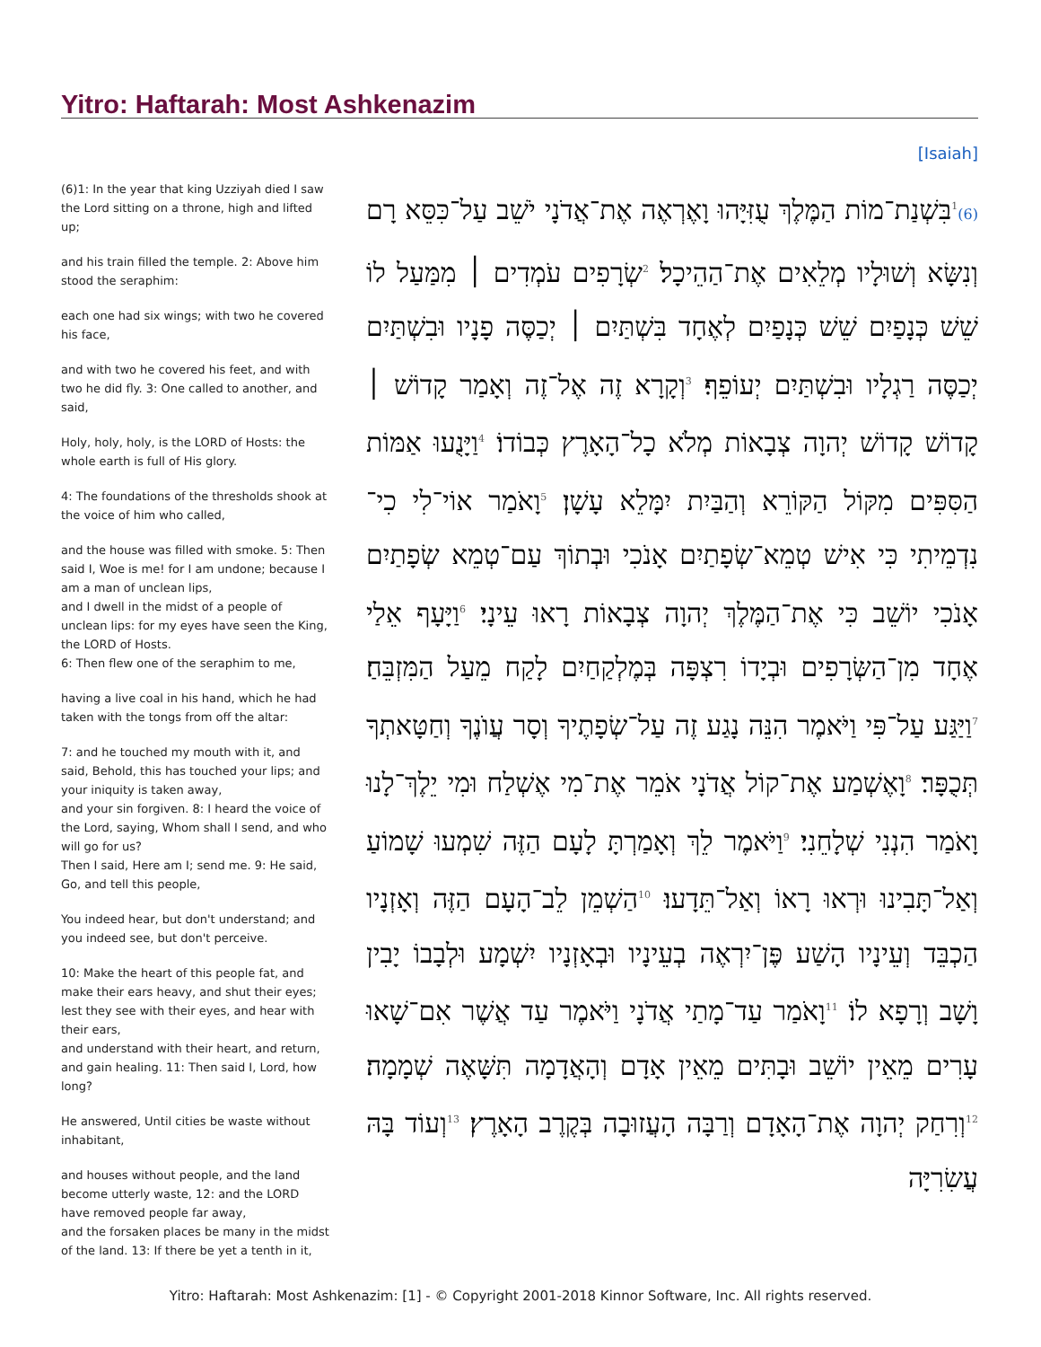Yitro: Haftarah: Most Ashkenazim
[Isaiah]
(6)1: In the year that king Uzziyah died I saw the Lord sitting on a throne, high and lifted up;
and his train filled the temple. 2: Above him stood the seraphim:
each one had six wings; with two he covered his face,
and with two he covered his feet, and with two he did fly. 3: One called to another, and said,
Holy, holy, holy, is the LORD of Hosts: the whole earth is full of His glory.
4: The foundations of the thresholds shook at the voice of him who called,
and the house was filled with smoke. 5: Then said I, Woe is me! for I am undone; because I am a man of unclean lips,
and I dwell in the midst of a people of unclean lips: for my eyes have seen the King, the LORD of Hosts.
6: Then flew one of the seraphim to me,
having a live coal in his hand, which he had taken with the tongs from off the altar:
7: and he touched my mouth with it, and said, Behold, this has touched your lips; and your iniquity is taken away,
and your sin forgiven. 8: I heard the voice of the Lord, saying, Whom shall I send, and who will go for us?
Then I said, Here am I; send me. 9: He said, Go, and tell this people,
You indeed hear, but don't understand; and you indeed see, but don't perceive.
10: Make the heart of this people fat, and make their ears heavy, and shut their eyes; lest they see with their eyes, and hear with their ears,
and understand with their heart, and return, and gain healing. 11: Then said I, Lord, how long?
He answered, Until cities be waste without inhabitant,
and houses without people, and the land become utterly waste, 12: and the LORD have removed people far away,
and the forsaken places be many in the midst of the land. 13: If there be yet a tenth in it,
(6)<sup>1</sup>בִּשְׁנַת־מוֹת הַמֶּלֶךְ עֻזִּיָּהוּ וָאֶרְאֶה אֶת־אֲדֹנָי יֹשֵׁב עַל־כִּסֵּא רָם וְנִשָּׂא וְשׁוּלָיו מְלֵאִים אֶת־הַהֵיכָל׃ <sup>2</sup>שְׂרָפִים עֹמְדִים ׀ מִמַּעַל לוֹ שֵׁשׁ כְּנָפַיִם שֵׁשׁ כְּנָפַיִם לְאֶחָד בִּשְׁתַּיִם ׀ יְכַסֶּה פָנָיו וּבִשְׁתַּיִם יְכַסֶּה רַגְלָיו וּבִשְׁתַּיִם יְעוֹפֵף׃ <sup>3</sup>וְקָרָא זֶה אֶל־זֶה וְאָמַר קָדוֹשׁ ׀ קָדוֹשׁ קָדוֹשׁ יְהוָה צְבָאוֹת מְלֹא כָל־הָאָרֶץ כְּבוֹדוֹ׃ <sup>4</sup>וַיָּנֻעוּ אַמּוֹת הַסִּפִּים מִקּוֹל הַקּוֹרֵא וְהַבַּיִת יִמָּלֵא עָשָׁן׃ <sup>5</sup>וָאֹמַר אוֹי־לִי כִי־נִדְמֵיתִי כִּי אִישׁ טְמֵא־שְׂפָתַיִם אָנֹכִי וּבְתוֹךְ עַם־טְמֵא שְׂפָתַיִם אָנֹכִי יוֹשֵׁב כִּי אֶת־הַמֶּלֶךְ יְהוָה צְבָאוֹת רָאוּ עֵינָי׃ <sup>6</sup>וַיָּעָף אֵלַי אֶחָד מִן־הַשְּׂרָפִים וּבְיָדוֹ רִצְפָּה בְּמֶלְקַחַיִם לָקַח מֵעַל הַמִּזְבֵּחַ׃ <sup>7</sup>וַיַּגַּע עַל־פִּי וַיֹּאמֶר הִנֵּה נָגַע זֶה עַל־שְׂפָתֶיךָ וְסָר עֲוֺנֶךָ וְחַטָּאתְךָ תְּכֻפָּר׃ <sup>8</sup>וָאֶשְׁמַע אֶת־קוֹל אֲדֹנָי אֹמֵר אֶת־מִי אֶשְׁלַח וּמִי יֵלֶךְ־לָנוּ וָאֹמַר הִנְנִי שְׁלָחֵנִי׃ <sup>9</sup>וַיֹּאמֶר לֵךְ וְאָמַרְתָּ לָעָם הַזֶּה שִׁמְעוּ שָׁמוֹעַ וְאַל־תָּבִינוּ וּרְאוּ רָאוֹ וְאַל־תֵּדָעוּ׃ <sup>10</sup>הַשְׁמֵן לֵב־הָעָם הַזֶּה וְאָזְנָיו הַכְבֵּד וְעֵינָיו הָשַׁע פֶּן־יִרְאֶה בְעֵינָיו וּבְאָזְנָיו יִשְׁמָע וּלְבָבוֹ יָבִין וָשָׁב וְרָפָא לוֹ׃ <sup>11</sup>וָאֹמַר עַד־מָתַי אֲדֹנָי וַיֹּאמֶר עַד אֲשֶׁר אִם־שָׁאוּ עָרִים מֵאֵין יוֹשֵׁב וּבָתִּים מֵאֵין אָדָם וְהָאֲדָמָה תִּשָּׁאֶה שְׁמָמָה׃ <sup>12</sup>וְרִחַק יְהוָה אֶת־הָאָדָם וְרַבָּה הָעֲזוּבָה בְּקֶרֶב הָאָרֶץ׃ <sup>13</sup>וְעוֹד בָּהּ עֲשִׂרִיָּה
Yitro: Haftarah: Most Ashkenazim: [1] - © Copyright 2001-2018 Kinnor Software, Inc. All rights reserved.